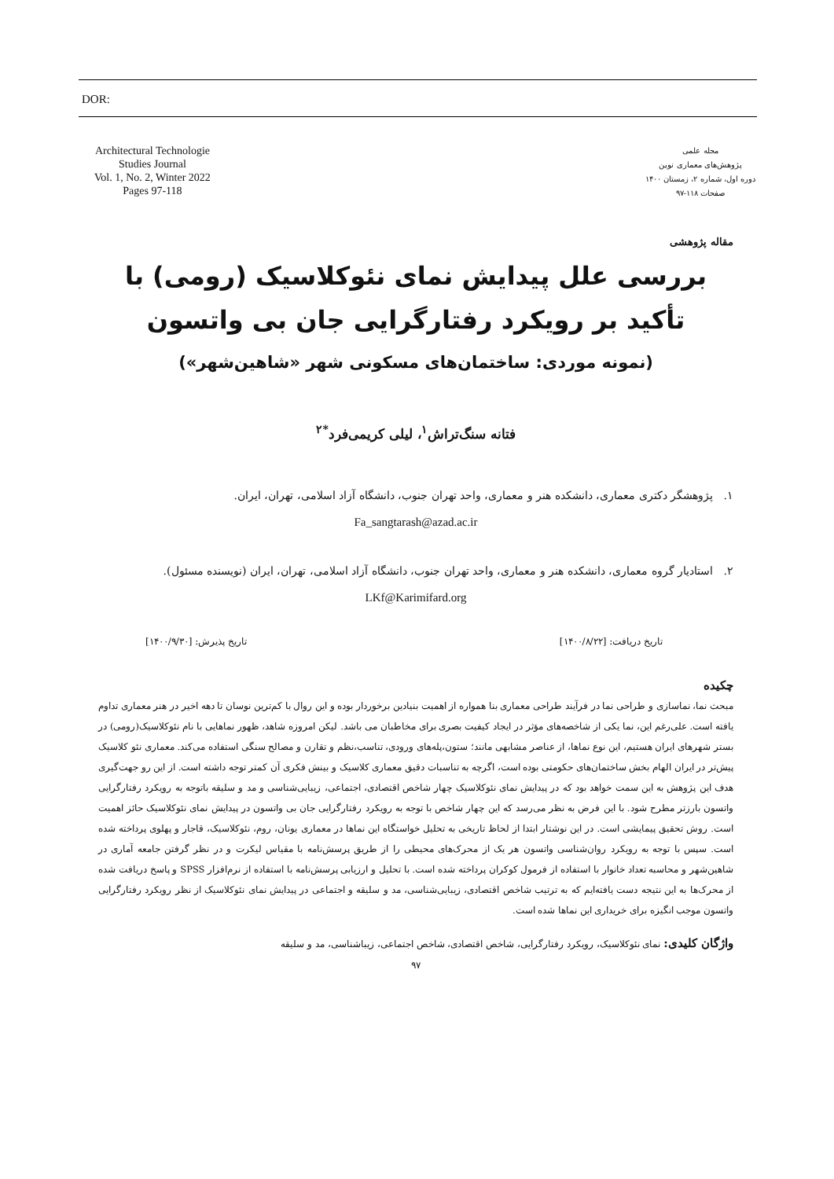DOR:
Architectural Technologie
Studies Journal
Vol. 1, No. 2, Winter 2022
Pages 97-118
مجله علمی
پژوهش‌های معماری نوین
دوره اول، شماره ۲، زمستان ۱۴۰۰
صفحات ۱۱۸-۹۷
مقاله پژوهشی
بررسی علل پیدایش نمای نئوکلاسیک (رومی) با تأکید بر رویکرد رفتارگرایی جان بی واتسون
(نمونه موردی: ساختمان‌های مسکونی شهر «شاهین‌شهر»)
فتانه سنگ‌تراش<sup>۱</sup>، لیلی کریمی‌فرد<sup>*۲</sup>
۱. پژوهشگر دکتری معماری، دانشکده هنر و معماری، واحد تهران جنوب، دانشگاه آزاد اسلامی، تهران، ایران.
Fa_sangtarash@azad.ac.ir
۲. استادیار گروه معماری، دانشکده هنر و معماری، واحد تهران جنوب، دانشگاه آزاد اسلامی، تهران، ایران (نویسنده مسئول).
LKf@Karimifard.org
تاریخ دریافت: [۱۴۰۰/۸/۲۲] تاریخ پذیرش: [۱۴۰۰/۹/۳۰]
چکیده
مبحث نما، نماسازی و طراحی نما در فرآیند طراحی معماری بنا همواره از اهمیت بنیادین برخوردار بوده و این روال با کم‌ترین نوسان تا دهه اخیر در هنر معماری تداوم یافته است. علی‌رغم این، نما یکی از شاخصه‌های مؤثر در ایجاد کیفیت بصری برای مخاطبان می باشد. لیکن امروزه شاهد، ظهور نماهایی با نام نئوکلاسیک(رومی) در بستر شهرهای ایران هستیم، این نوع نماها، از عناصر مشابهی مانند؛ ستون،پله‌های ورودی، تناسب،نظم و تقارن و مصالح سنگی استفاده می‌کند. معماری نئو کلاسیک پیش‌تر در ایران الهام بخش ساختمان‌های حکومتی بوده است، اگرچه به تناسبات دقیق معماری کلاسیک و بینش فکری آن کمتر توجه داشته است. از این رو جهت‌گیری هدف این پژوهش به این سمت خواهد بود که در پیدایش نمای نئوکلاسیک چهار شاخص اقتصادی، اجتماعی، زیبایی‌شناسی و مد و سلیقه باتوجه به رویکرد رفتارگرایی واتسون بارزتر مطرح شود. با این فرض به نظر می‌رسد که این چهار شاخص با توجه به رویکرد رفتارگرایی جان بی واتسون در پیدایش نمای نئوکلاسیک حائز اهمیت است. روش تحقیق پیمایشی است. در این نوشتار ابتدا از لحاظ تاریخی به تحلیل خواستگاه این نماها در معماری یونان، روم، نئوکلاسیک، قاجار و پهلوی پرداخته شده است. سپس با توجه به رویکرد روان‌شناسی واتسون هر یک از محرک‌های محیطی را از طریق پرسش‌نامه با مقیاس لیکرت و در نظر گرفتن جامعه آماری در شاهین‌شهر و محاسبه تعداد خانوار با استفاده از فرمول کوکران پرداخته شده است. با تحلیل و ارزیابی پرسش‌نامه با استفاده از نرم‌افزار SPSS و پاسخ دریافت شده از محرک‌ها به این نتیجه دست یافته‌ایم که به ترتیب شاخص اقتصادی، زیبایی‌شناسی، مد و سلیقه و اجتماعی در پیدایش نمای نئوکلاسیک از نظر رویکرد رفتارگرایی واتسون موجب انگیزه برای خریداری این نماها شده است.
واژگان کلیدی: نمای نئوکلاسیک، رویکرد رفتارگرایی، شاخص اقتصادی، شاخص اجتماعی، زیباشناسی، مد و سلیقه
۹۷